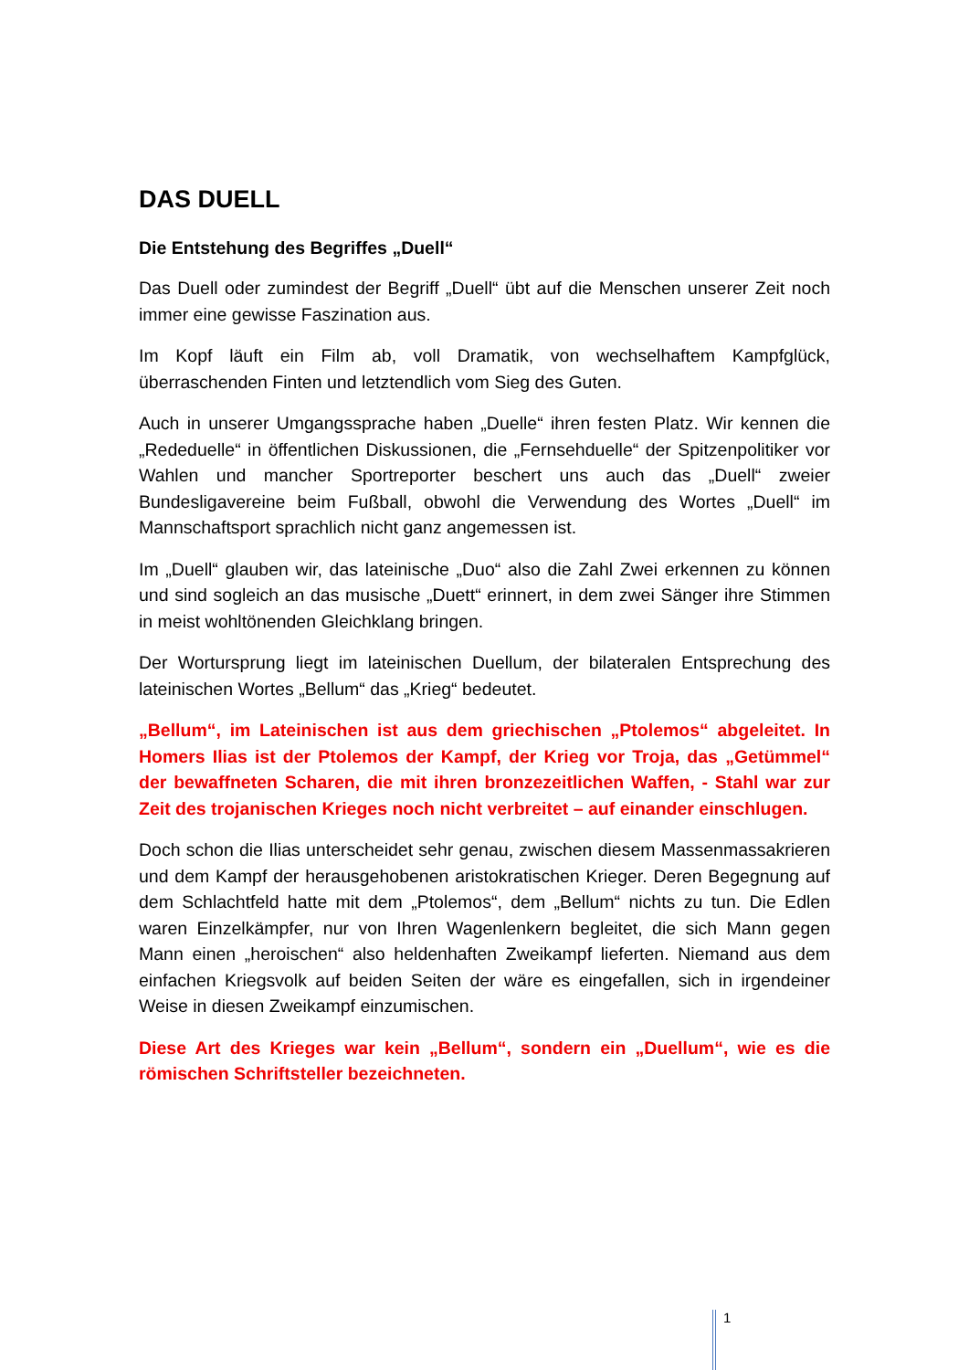DAS DUELL
Die Entstehung des Begriffes „Duell“
Das Duell oder zumindest der Begriff „Duell“ übt auf die Menschen unserer Zeit noch immer eine gewisse Faszination aus.
Im Kopf läuft ein Film ab, voll Dramatik, von wechselhaftem Kampfglück, überraschenden Finten und letztendlich vom Sieg des Guten.
Auch in unserer Umgangssprache haben „Duelle“ ihren festen Platz. Wir kennen die „Rededuelle“ in öffentlichen Diskussionen, die „Fernsehduelle“ der Spitzenpolitiker vor Wahlen und mancher Sportreporter beschert uns auch das „Duell“ zweier Bundesligavereine beim Fußball, obwohl die Verwendung des Wortes „Duell“ im Mannschaftsport sprachlich nicht ganz angemessen ist.
Im „Duell“ glauben wir, das lateinische „Duo“ also die Zahl Zwei erkennen zu können und sind sogleich an das musische „Duett“ erinnert, in dem zwei Sänger ihre Stimmen in meist wohltönenden Gleichklang bringen.
Der Wortursprung liegt im lateinischen Duellum, der bilateralen Entsprechung des lateinischen Wortes „Bellum“ das „Krieg“ bedeutet.
„Bellum“, im Lateinischen ist aus dem griechischen „Ptolemos“ abgeleitet. In Homers Ilias ist der Ptolemos der Kampf, der Krieg vor Troja, das „Getümmel“ der bewaffneten Scharen, die mit ihren bronzezeitlichen Waffen, - Stahl war zur Zeit des trojanischen Krieges noch nicht verbreitet – auf einander einschlugen.
Doch schon die Ilias unterscheidet sehr genau, zwischen diesem Massenmassakrieren und dem Kampf der herausgehobenen aristokratischen Krieger. Deren Begegnung auf dem Schlachtfeld hatte mit dem „Ptolemos“, dem „Bellum“ nichts zu tun. Die Edlen waren Einzelkämpfer, nur von Ihren Wagenlenkern begleitet, die sich Mann gegen Mann einen „heroischen“ also heldenhaften Zweikampf lieferten. Niemand aus dem einfachen Kriegsvolk auf beiden Seiten der wäre es eingefallen, sich in irgendeiner Weise in diesen Zweikampf einzumischen.
Diese Art des Krieges war kein „Bellum“, sondern ein „Duellum“, wie es die römischen Schriftsteller bezeichneten.
1